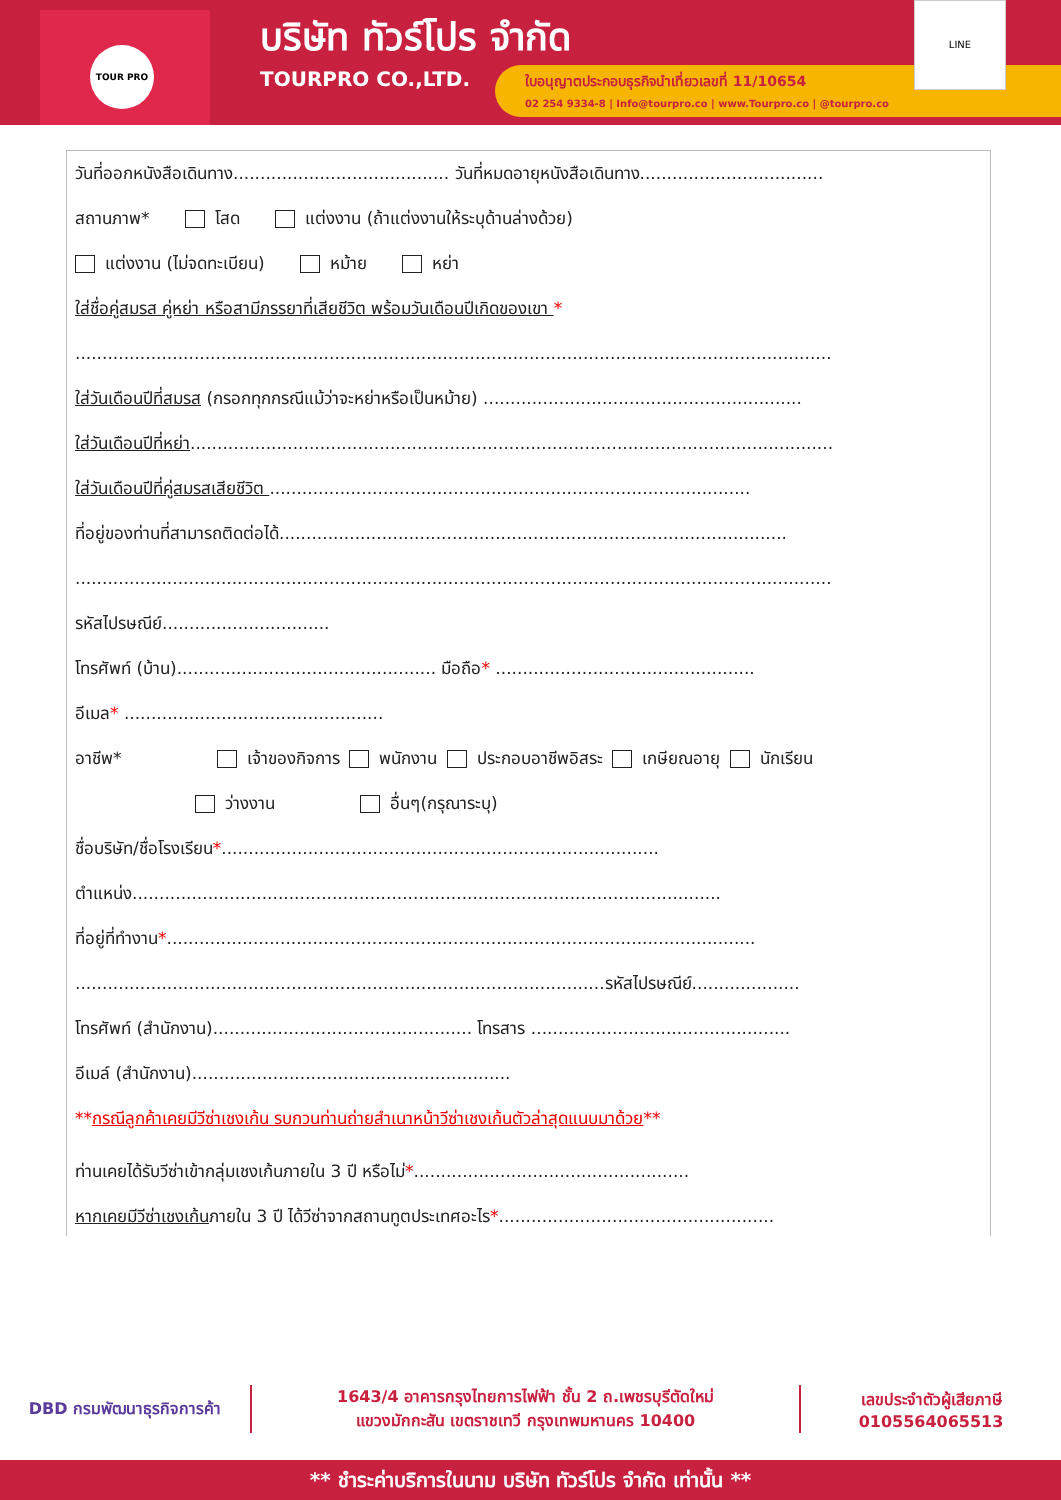TOUR PRO
บริษัท ทัวร์โปร จำกัด
TOURPRO CO.,LTD.
ใบอนุญาตประกอบธุรกิจนำเที่ยวเลขที่ 11/10654
02 254 9334-8 | Info@tourpro.co | www.Tourpro.co | @tourpro.co
LINE
วันที่ออกหนังสือเดินทาง........................................ วันที่หมดอายุหนังสือเดินทาง..................................
สถานภาพ* โสด แต่งงาน (ถ้าแต่งงานให้ระบุด้านล่างด้วย)
แต่งงาน (ไม่จดทะเบียน) หม้าย หย่า
ใส่ชื่อคู่สมรส คู่หย่า หรือสามีภรรยาที่เสียชีวิต พร้อมวันเดือนปีเกิดของเขา *
............................................................................................................................................
ใส่วันเดือนปีที่สมรส (กรอกทุกกรณีแม้ว่าจะหย่าหรือเป็นหม้าย) ...........................................................
ใส่วันเดือนปีที่หย่า.......................................................................................................................
ใส่วันเดือนปีที่คู่สมรสเสียชีวิต .........................................................................................
ที่อยู่ของท่านที่สามารถติดต่อได้..............................................................................................
............................................................................................................................................
รหัสไปรษณีย์...............................
โทรศัพท์ (บ้าน)................................................ มือถือ* ................................................
อีเมล* ................................................
อาชีพ* เจ้าของกิจการ พนักงาน ประกอบอาชีพอิสระ เกษียณอายุ นักเรียน
ว่างงาน อื่นๆ(กรุณาระบุ)
ชื่อบริษัท/ชื่อโรงเรียน*.................................................................................
ตำแหน่ง.............................................................................................................
ที่อยู่ที่ทำงาน*.............................................................................................................
..................................................................................................รหัสไปรษณีย์....................
โทรศัพท์ (สำนักงาน)................................................ โทรสาร ................................................
อีเมล์ (สำนักงาน)...........................................................
**กรณีลูกค้าเคยมีวีซ่าเชงเก้น รบกวนท่านถ่ายสำเนาหน้าวีซ่าเชงเก้นตัวล่าสุดแนบมาด้วย**
ท่านเคยได้รับวีซ่าเข้ากลุ่มเชงเก้นภายใน 3 ปี หรือไม่*...................................................
หากเคยมีวีซ่าเชงเก้นภายใน 3 ปี ได้วีซ่าจากสถานทูตประเทศอะไร*...................................................
DBD กรมพัฒนาธุรกิจการค้า
1643/4 อาคารกรุงไทยการไฟฟ้า ชั้น 2 ถ.เพชรบุรีตัดใหม่
แขวงมักกะสัน เขตราชเทวี กรุงเทพมหานคร 10400
เลขประจำตัวผู้เสียภาษี
0105564065513
** ชำระค่าบริการในนาม บริษัท ทัวร์โปร จำกัด เท่านั้น **